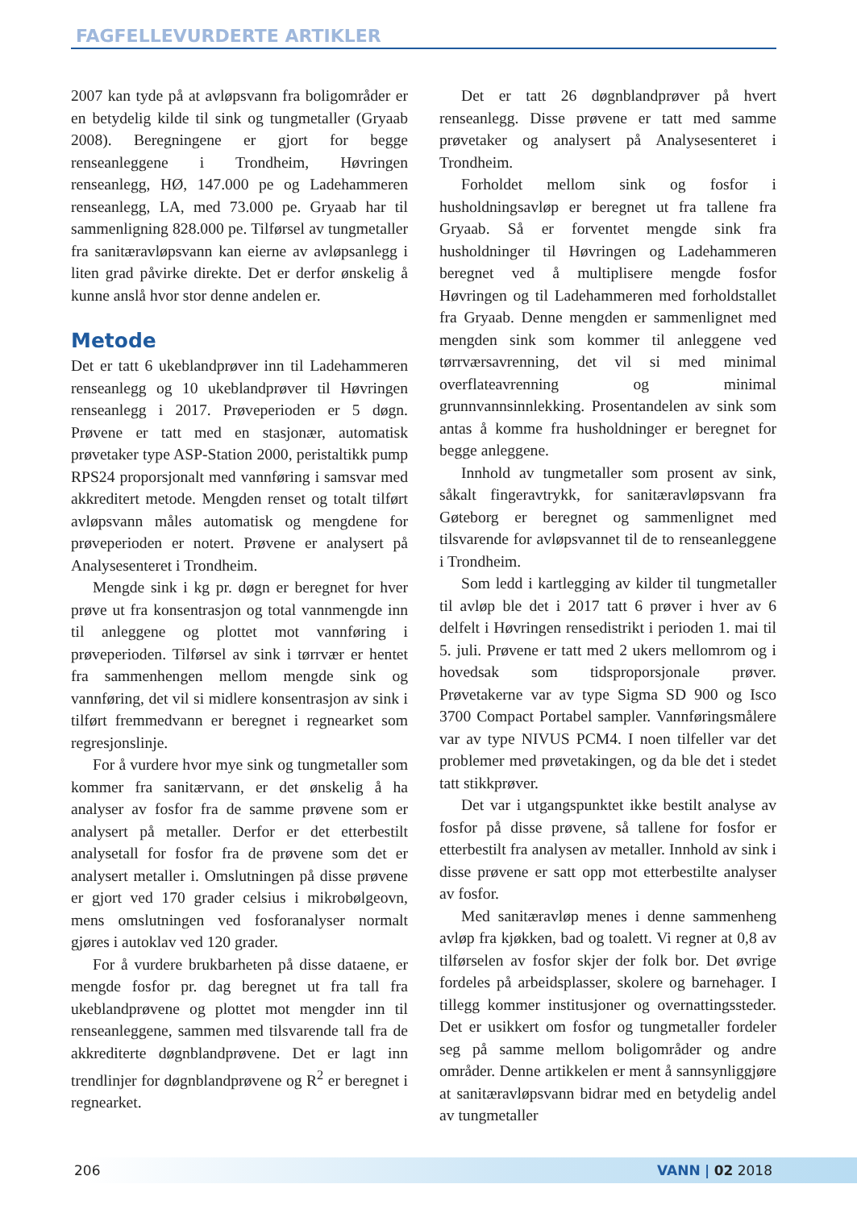FAGFELLEVURDERTE ARTIKLER
2007 kan tyde på at avløpsvann fra boligområder er en betydelig kilde til sink og tungmetaller (Gryaab 2008). Beregningene er gjort for begge renseanleggene i Trondheim, Høvringen renseanlegg, HØ, 147.000 pe og Ladehammeren renseanlegg, LA, med 73.000 pe. Gryaab har til sammenligning 828.000 pe. Tilførsel av tungmetaller fra sanitæravløpsvann kan eierne av avløpsanlegg i liten grad påvirke direkte. Det er derfor ønskelig å kunne anslå hvor stor denne andelen er.
Metode
Det er tatt 6 ukeblandprøver inn til Ladehammeren renseanlegg og 10 ukeblandprøver til Høvringen renseanlegg i 2017. Prøveperioden er 5 døgn. Prøvene er tatt med en stasjonær, automatisk prøvetaker type ASP-Station 2000, peristaltikk pump RPS24 proporsjonalt med vannføring i samsvar med akkreditert metode. Mengden renset og totalt tilført avløpsvann måles automatisk og mengdene for prøveperioden er notert. Prøvene er analysert på Analysesenteret i Trondheim.
Mengde sink i kg pr. døgn er beregnet for hver prøve ut fra konsentrasjon og total vannmengde inn til anleggene og plottet mot vannføring i prøveperioden. Tilførsel av sink i tørrvær er hentet fra sammenhengen mellom mengde sink og vannføring, det vil si midlere konsentrasjon av sink i tilført fremmedvann er beregnet i regnearket som regresjonslinje.
For å vurdere hvor mye sink og tungmetaller som kommer fra sanitærvann, er det ønskelig å ha analyser av fosfor fra de samme prøvene som er analysert på metaller. Derfor er det etterbestilt analysetall for fosfor fra de prøvene som det er analysert metaller i. Omslutningen på disse prøvene er gjort ved 170 grader celsius i mikrobølgeovn, mens omslutningen ved fosforanalyser normalt gjøres i autoklav ved 120 grader.
For å vurdere brukbarheten på disse dataene, er mengde fosfor pr. dag beregnet ut fra tall fra ukeblandprøvene og plottet mot mengder inn til renseanleggene, sammen med tilsvarende tall fra de akkrediterte døgnblandprøvene. Det er lagt inn trendlinjer for døgnblandprøvene og R<sup>2</sup> er beregnet i regnearket.
Det er tatt 26 døgnblandprøver på hvert renseanlegg. Disse prøvene er tatt med samme prøvetaker og analysert på Analysesenteret i Trondheim.
Forholdet mellom sink og fosfor i husholdningsavløp er beregnet ut fra tallene fra Gryaab. Så er forventet mengde sink fra husholdninger til Høvringen og Ladehammeren beregnet ved å multiplisere mengde fosfor Høvringen og til Ladehammeren med forholdstallet fra Gryaab. Denne mengden er sammenlignet med mengden sink som kommer til anleggene ved tørrværsavrenning, det vil si med minimal overflateavrenning og minimal grunnvannsinnlekking. Prosentandelen av sink som antas å komme fra husholdninger er beregnet for begge anleggene.
Innhold av tungmetaller som prosent av sink, såkalt fingeravtrykk, for sanitæravløpsvann fra Gøteborg er beregnet og sammenlignet med tilsvarende for avløpsvannet til de to renseanleggene i Trondheim.
Som ledd i kartlegging av kilder til tungmetaller til avløp ble det i 2017 tatt 6 prøver i hver av 6 delfelt i Høvringen rensedistrikt i perioden 1. mai til 5. juli. Prøvene er tatt med 2 ukers mellomrom og i hovedsak som tidsproporsjonale prøver. Prøvetakerne var av type Sigma SD 900 og Isco 3700 Compact Portabel sampler. Vannføringsmålere var av type NIVUS PCM4. I noen tilfeller var det problemer med prøvetakingen, og da ble det i stedet tatt stikkprøver.
Det var i utgangspunktet ikke bestilt analyse av fosfor på disse prøvene, så tallene for fosfor er etterbestilt fra analysen av metaller. Innhold av sink i disse prøvene er satt opp mot etterbestilte analyser av fosfor.
Med sanitæravløp menes i denne sammenheng avløp fra kjøkken, bad og toalett. Vi regner at 0,8 av tilførselen av fosfor skjer der folk bor. Det øvrige fordeles på arbeidsplasser, skolere og barnehager. I tillegg kommer institusjoner og overnattingssteder. Det er usikkert om fosfor og tungmetaller fordeler seg på samme mellom boligområder og andre områder. Denne artikkelen er ment å sannsynliggjøre at sanitæravløpsvann bidrar med en betydelig andel av tungmetaller
206 VANN | 02 2018